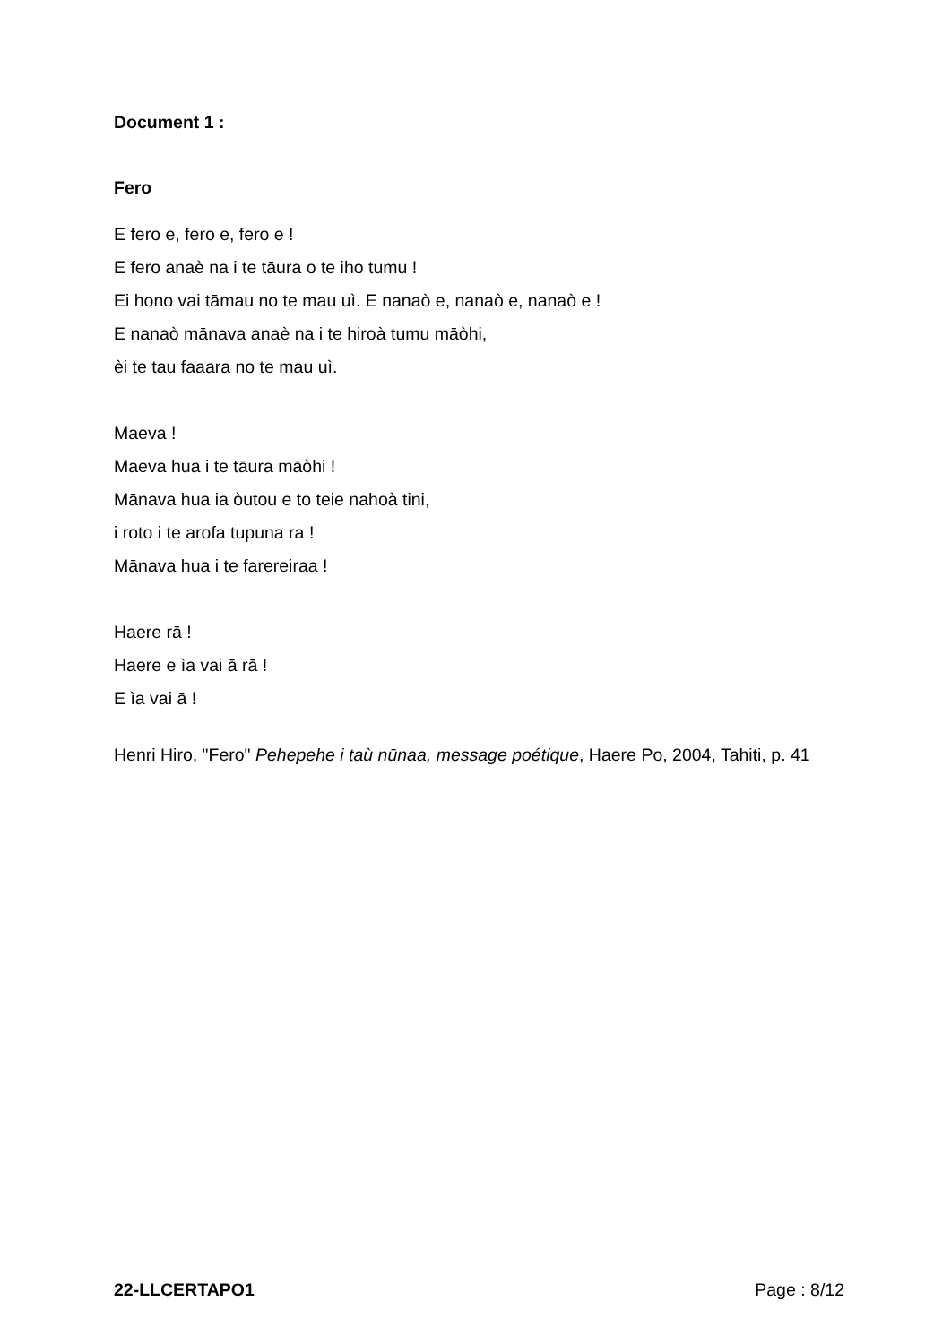Document 1 :
Fero
E fero e, fero e, fero e !
E fero anaè na i te tāura o te iho tumu !
Ei hono vai tāmau no te mau uì. E nanaò e, nanaò e, nanaò e !
E nanaò mānava anaè na i te hiroà tumu māòhi,
èi te tau faaara no te mau uì.
Maeva !
Maeva hua i te tāura māòhi !
Mānava hua ia òutou e to teie nahoà tini,
i roto i te arofa tupuna ra !
Mānava hua i te farereiraa !
Haere rā !
Haere e ìa vai ā rā !
E ìa vai ā !
Henri Hiro, "Fero" Pehepehe i taù nūnaa, message poétique, Haere Po, 2004, Tahiti, p. 41
22-LLCERTAPO1 Page : 8/12